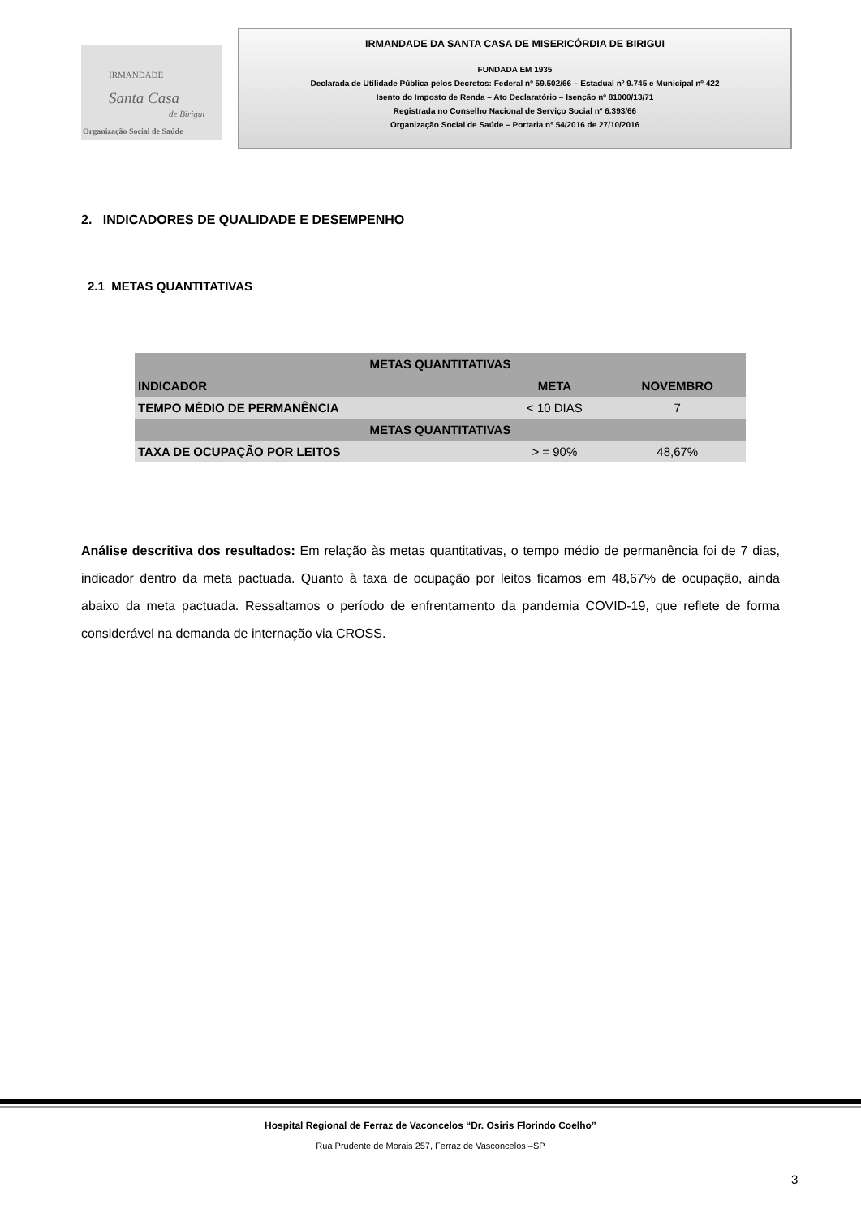IRMANDADE
Santa Casa
de Birigui
Organização Social de Saúde
IRMANDADE DA SANTA CASA DE MISERICÓRDIA DE BIRIGUI
FUNDADA EM 1935
Declarada de Utilidade Pública pelos Decretos: Federal nº 59.502/66 – Estadual nº 9.745 e Municipal nº 422
Isento do Imposto de Renda – Ato Declaratório – Isenção nº 81000/13/71
Registrada no Conselho Nacional de Serviço Social nº 6.393/66
Organização Social de Saúde – Portaria nº 54/2016 de 27/10/2016
2. INDICADORES DE QUALIDADE E DESEMPENHO
2.1 METAS QUANTITATIVAS
| METAS QUANTITATIVAS | | |
| --- | --- | --- |
| INDICADOR | META | NOVEMBRO |
| TEMPO MÉDIO DE PERMANÊNCIA | < 10 DIAS | 7 |
| METAS QUANTITATIVAS | | |
| TAXA DE OCUPAÇÃO POR LEITOS | > = 90% | 48,67% |
Análise descritiva dos resultados: Em relação às metas quantitativas, o tempo médio de permanência foi de 7 dias, indicador dentro da meta pactuada. Quanto à taxa de ocupação por leitos ficamos em 48,67% de ocupação, ainda abaixo da meta pactuada. Ressaltamos o período de enfrentamento da pandemia COVID-19, que reflete de forma considerável na demanda de internação via CROSS.
Hospital Regional de Ferraz de Vaconcelos “Dr. Osiris Florindo Coelho”
Rua Prudente de Morais 257, Ferraz de Vasconcelos –SP
3